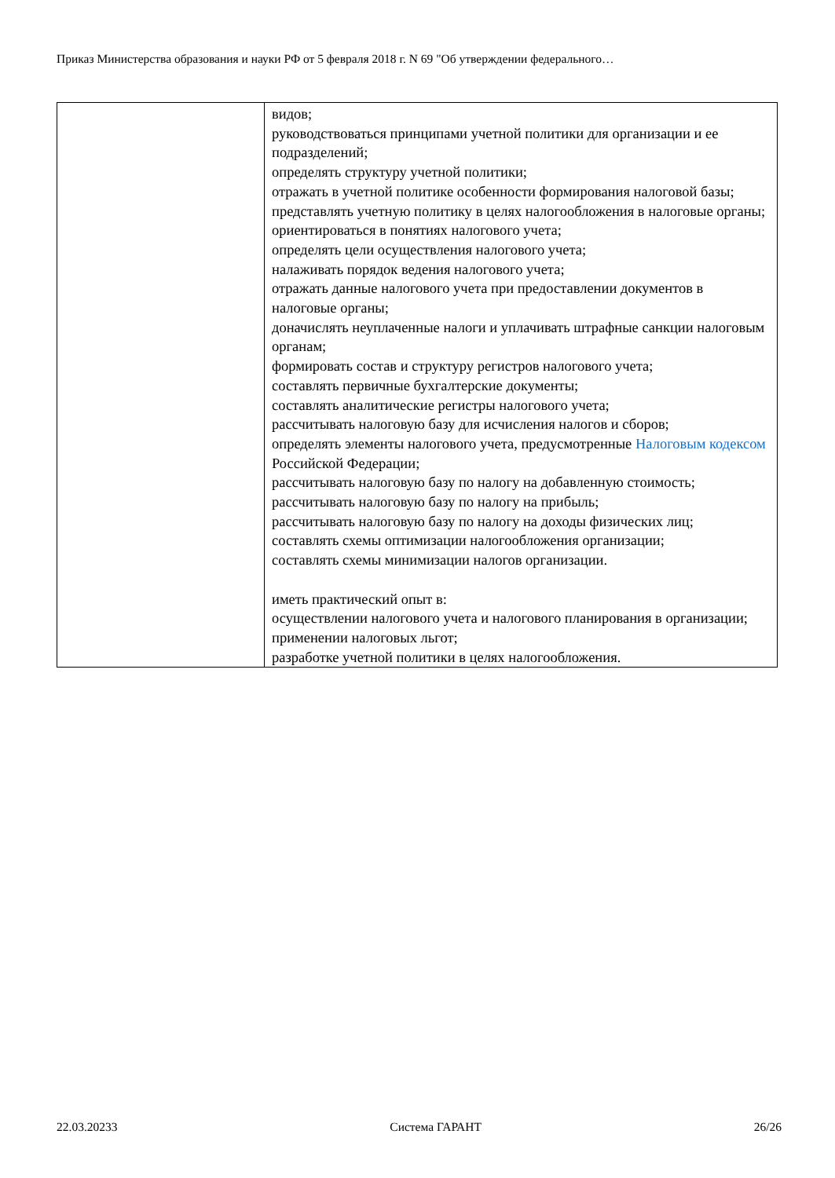Приказ Министерства образования и науки РФ от 5 февраля 2018 г. N 69 "Об утверждении федерального…
| | видов; руководствоваться принципами учетной политики для организации и ее подразделений; определять структуру учетной политики; отражать в учетной политике особенности формирования налоговой базы; представлять учетную политику в целях налогообложения в налоговые органы; ориентироваться в понятиях налогового учета; определять цели осуществления налогового учета; налаживать порядок ведения налогового учета; отражать данные налогового учета при предоставлении документов в налоговые органы; доначислять неуплаченные налоги и уплачивать штрафные санкции налоговым органам; формировать состав и структуру регистров налогового учета; составлять первичные бухгалтерские документы; составлять аналитические регистры налогового учета; рассчитывать налоговую базу для исчисления налогов и сборов; определять элементы налогового учета, предусмотренные Налоговым кодексом Российской Федерации; рассчитывать налоговую базу по налогу на добавленную стоимость; рассчитывать налоговую базу по налогу на прибыль; рассчитывать налоговую базу по налогу на доходы физических лиц; составлять схемы оптимизации налогообложения организации; составлять схемы минимизации налогов организации. иметь практический опыт в: осуществлении налогового учета и налогового планирования в организации; применении налоговых льгот; разработке учетной политики в целях налогообложения. |
22.03.20233 Система ГАРАНТ 26/26